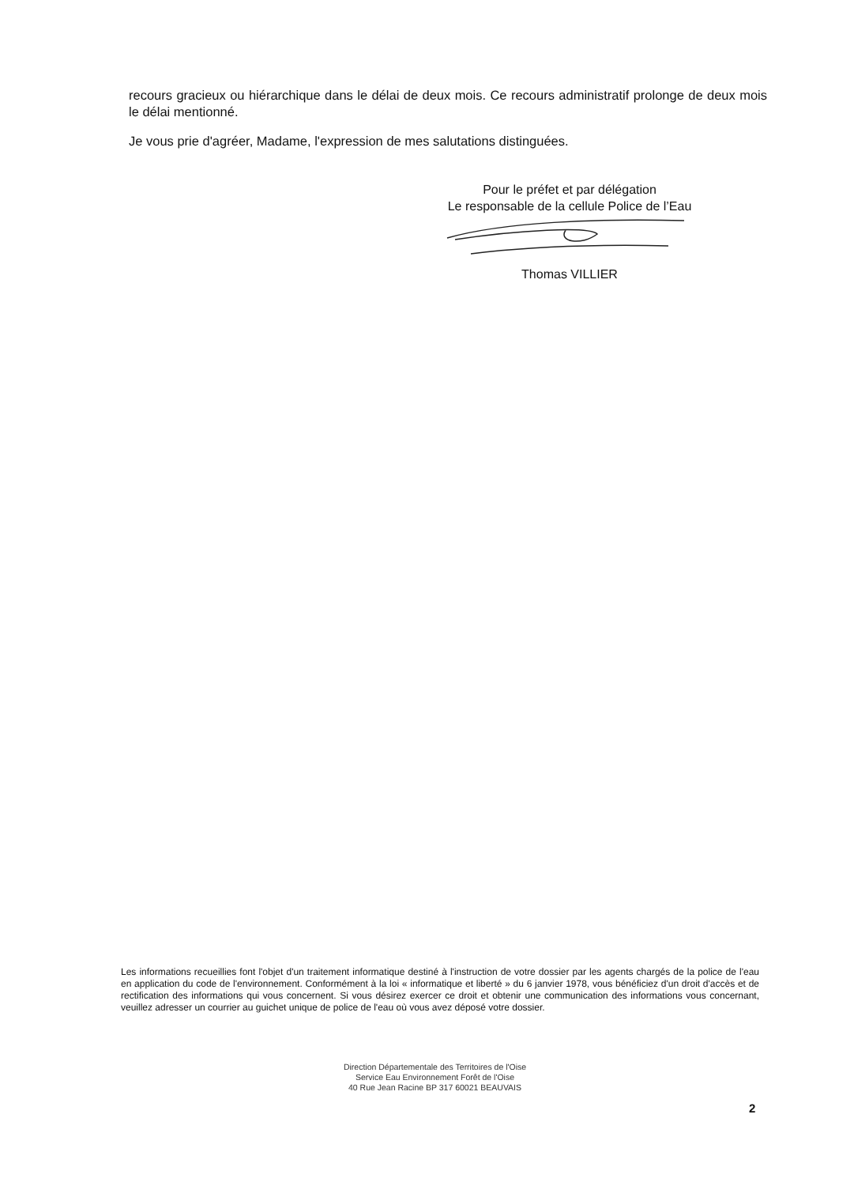recours gracieux ou hiérarchique dans le délai de deux mois. Ce recours administratif prolonge de deux mois le délai mentionné.
Je vous prie d'agréer, Madame, l'expression de mes salutations distinguées.
Pour le préfet et par délégation
Le responsable de la cellule Police de l’Eau
Thomas VILLIER
Les informations recueillies font l'objet d'un traitement informatique destiné à l'instruction de votre dossier par les agents chargés de la police de l'eau en application du code de l'environnement. Conformément à la loi « informatique et liberté » du 6 janvier 1978, vous bénéficiez d'un droit d'accès et de rectification des informations qui vous concernent. Si vous désirez exercer ce droit et obtenir une communication des informations vous concernant, veuillez adresser un courrier au guichet unique de police de l'eau où vous avez déposé votre dossier.
Direction Départementale des Territoires de l'Oise
Service Eau Environnement Forêt de l'Oise
40 Rue Jean Racine BP 317 60021 BEAUVAIS
2